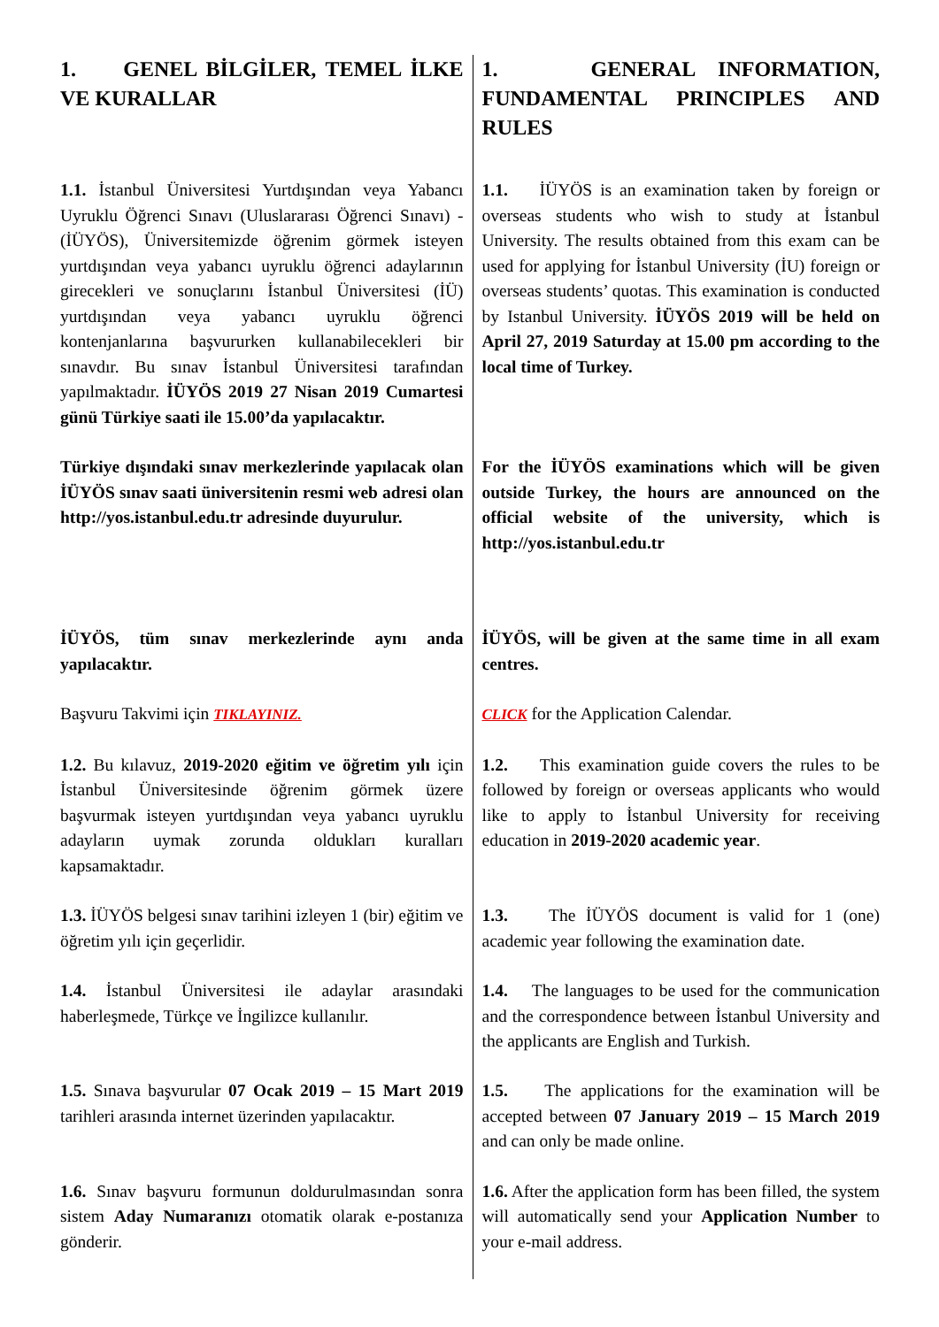| 1. GENEL BİLGİLER, TEMEL İLKE VE KURALLAR | 1. GENERAL INFORMATION, FUNDAMENTAL PRINCIPLES AND RULES |
| 1.1. İstanbul Üniversitesi Yurtdışından veya Yabancı Uyruklu Öğrenci Sınavı (Uluslararası Öğrenci Sınavı) - (İÜYÖS), Üniversitemizde öğrenim görmek isteyen yurtdışından veya yabancı uyruklu öğrenci adaylarının girecekleri ve sonuçlarını İstanbul Üniversitesi (İÜ) yurtdışından veya yabancı uyruklu öğrenci kontenjanlarına başvururken kullanabilecekleri bir sınavdır. Bu sınav İstanbul Üniversitesi tarafından yapılmaktadır. İÜYÖS 2019 27 Nisan 2019 Cumartesi günü Türkiye saati ile 15.00’da yapılacaktır. | 1.1. İÜYÖS is an examination taken by foreign or overseas students who wish to study at İstanbul University. The results obtained from this exam can be used for applying for İstanbul University (İU) foreign or overseas students’ quotas. This examination is conducted by Istanbul University. İÜYÖS 2019 will be held on April 27, 2019 Saturday at 15.00 pm according to the local time of Turkey. |
| Türkiye dışındaki sınav merkezlerinde yapılacak olan İÜYÖS sınav saati üniversitenin resmi web adresi olan http://yos.istanbul.edu.tr adresinde duyurulur. | For the İÜYÖS examinations which will be given outside Turkey, the hours are announced on the official website of the university, which is http://yos.istanbul.edu.tr |
| İÜYÖS, tüm sınav merkezlerinde aynı anda yapılacaktır. Başvuru Takvimi için TIKLAYINIZ. | İÜYÖS, will be given at the same time in all exam centres. CLICK for the Application Calendar. |
| 1.2. Bu kılavuz, 2019-2020 eğitim ve öğretim yılı için İstanbul Üniversitesinde öğrenim görmek üzere başvurmak isteyen yurtdışından veya yabancı uyruklu adayların uymak zorunda oldukları kuralları kapsamaktadır. | 1.2. This examination guide covers the rules to be followed by foreign or overseas applicants who would like to apply to İstanbul University for receiving education in 2019-2020 academic year . |
| 1.3. İÜYÖS belgesi sınav tarihini izleyen 1 (bir) eğitim ve öğretim yılı için geçerlidir. | 1.3. The İÜYÖS document is valid for 1 (one) academic year following the examination date. |
| 1.4. İstanbul Üniversitesi ile adaylar arasındaki haberleşmede, Türkçe ve İngilizce kullanılır. | 1.4. The languages to be used for the communication and the correspondence between İstanbul University and the applicants are English and Turkish. |
| 1.5. Sınava başvurular 07 Ocak 2019 – 15 Mart 2019 tarihleri arasında internet üzerinden yapılacaktır. | 1.5. The applications for the examination will be accepted between 07 January 2019 – 15 March 2019 and can only be made online. |
| 1.6. Sınav başvuru formunun doldurulmasından sonra sistem Aday Numaranızı otomatik olarak e-postanıza gönderir. | 1.6. After the application form has been filled, the system will automatically send your Application Number to your e-mail address. |